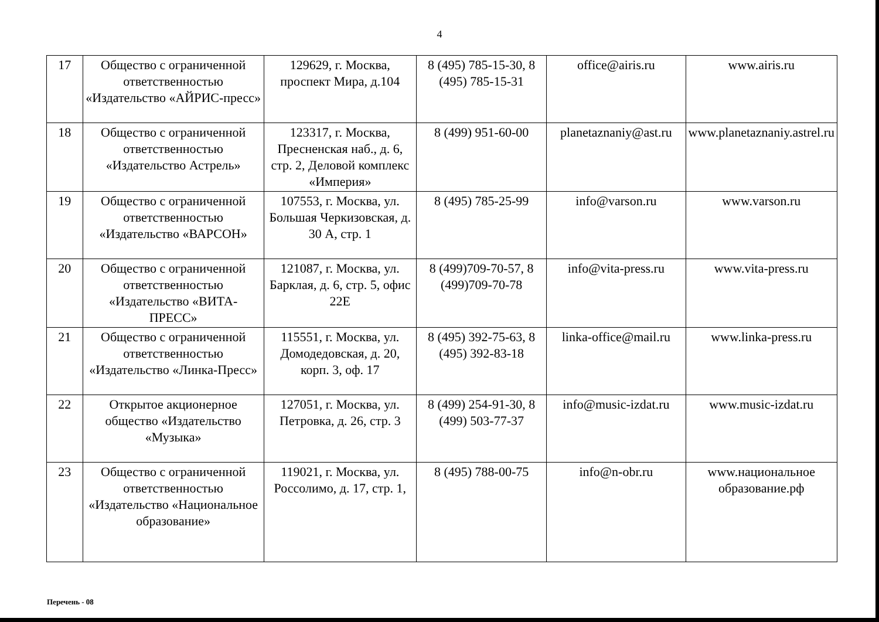4
| 17 | Общество с ограниченной ответственностью «Издательство «АЙРИС-пресс» | 129629, г. Москва, проспект Мира, д.104 | 8 (495) 785-15-30, 8 (495) 785-15-31 | office@airis.ru | www.airis.ru |
| 18 | Общество с ограниченной ответственностью «Издательство Астрель» | 123317, г. Москва, Пресненская наб., д. 6, стр. 2, Деловой комплекс «Империя» | 8 (499) 951-60-00 | planetaznaniy@ast.ru | www.planetaznaniy.astrel.ru |
| 19 | Общество с ограниченной ответственностью «Издательство «ВАРСОН» | 107553, г. Москва, ул. Большая Черкизовская, д. 30 А, стр. 1 | 8 (495) 785-25-99 | info@varson.ru | www.varson.ru |
| 20 | Общество с ограниченной ответственностью «Издательство «ВИТА-ПРЕСС» | 121087, г. Москва, ул. Барклая, д. 6, стр. 5, офис 22Е | 8 (499)709-70-57, 8 (499)709-70-78 | info@vita-press.ru | www.vita-press.ru |
| 21 | Общество с ограниченной ответственностью «Издательство «Линка-Пресс» | 115551, г. Москва, ул. Домодедовская, д. 20, корп. 3, оф. 17 | 8 (495) 392-75-63, 8 (495) 392-83-18 | linka-office@mail.ru | www.linka-press.ru |
| 22 | Открытое акционерное общество «Издательство «Музыка» | 127051, г. Москва, ул. Петровка, д. 26, стр. 3 | 8 (499) 254-91-30, 8 (499) 503-77-37 | info@music-izdat.ru | www.music-izdat.ru |
| 23 | Общество с ограниченной ответственностью «Издательство «Национальное образование» | 119021, г. Москва, ул. Россолимо, д. 17, стр. 1, | 8 (495) 788-00-75 | info@n-obr.ru | www.национальное образование.рф |
Перечень - 08